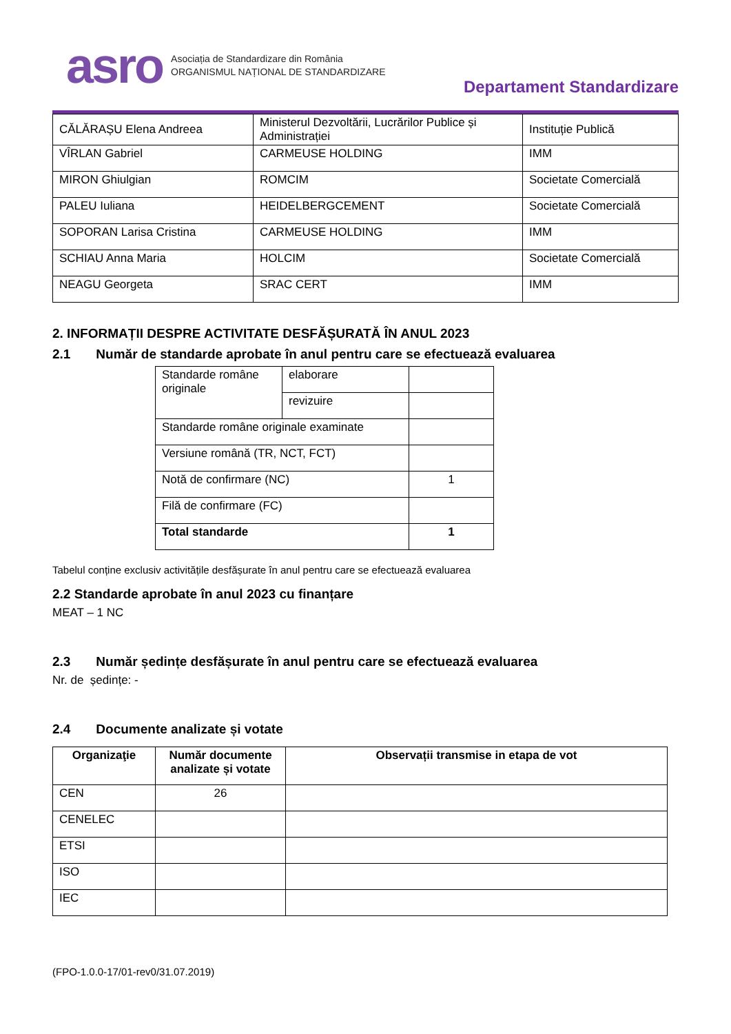asro
Asociația de Standardizare din România
ORGANISMUL NAȚIONAL DE STANDARDIZARE
Departament Standardizare
| CĂLĂRAȘU Elena Andreea | Ministerul Dezvoltării, Lucrărilor Publice și Administrației | Instituție Publică |
| VÎRLAN Gabriel | CARMEUSE HOLDING | IMM |
| MIRON Ghiulgian | ROMCIM | Societate Comercială |
| PALEU Iuliana | HEIDELBERGCEMENT | Societate Comercială |
| SOPORAN Larisa Cristina | CARMEUSE HOLDING | IMM |
| SCHIAU Anna Maria | HOLCIM | Societate Comercială |
| NEAGU Georgeta | SRAC CERT | IMM |
2. INFORMAȚII DESPRE ACTIVITATE DESFĂȘURATĂ ÎN ANUL 2023
2.1 Număr de standarde aprobate în anul pentru care se efectuează evaluarea
| Standarde române originale | elaborare | |
| | revizuire | |
| Standarde române originale examinate | | |
| Versiune română (TR, NCT, FCT) | | |
| Notă de confirmare (NC) | | 1 |
| Filă de confirmare (FC) | | |
| Total standarde | | 1 |
Tabelul conține exclusiv activitățile desfășurate în anul pentru care se efectuează evaluarea
2.2 Standarde aprobate în anul 2023 cu finanțare
MEAT – 1 NC
2.3 Număr ședințe desfășurate în anul pentru care se efectuează evaluarea
Nr. de ședințe: -
2.4 Documente analizate și votate
| Organizaţie | Număr documente analizate și votate | Observații transmise in etapa de vot |
| --- | --- | --- |
| CEN | 26 | |
| CENELEC | | |
| ETSI | | |
| ISO | | |
| IEC | | |
(FPO-1.0.0-17/01-rev0/31.07.2019)